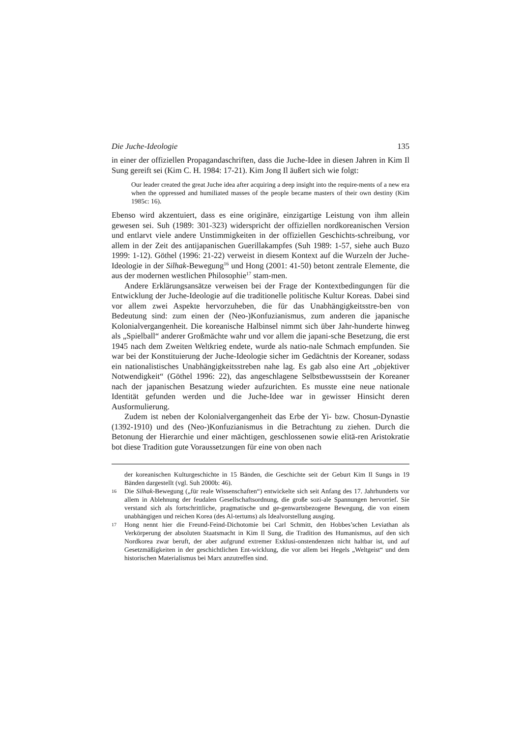Die Juche-Ideologie 135
in einer der offiziellen Propagandaschriften, dass die Juche-Idee in diesen Jahren in Kim Il Sung gereift sei (Kim C. H. 1984: 17-21). Kim Jong Il äußert sich wie folgt:
Our leader created the great Juche idea after acquiring a deep insight into the require-ments of a new era when the oppressed and humiliated masses of the people became masters of their own destiny (Kim 1985c: 16).
Ebenso wird akzentuiert, dass es eine originäre, einzigartige Leistung von ihm allein gewesen sei. Suh (1989: 301-323) widerspricht der offiziellen nordkoreanischen Version und entlarvt viele andere Unstimmigkeiten in der offiziellen Geschichts-schreibung, vor allem in der Zeit des antijapanischen Guerillakampfes (Suh 1989: 1-57, siehe auch Buzo 1999: 1-12). Göthel (1996: 21-22) verweist in diesem Kontext auf die Wurzeln der Juche-Ideologie in der Silhak-Bewegung<sup>16</sup> und Hong (2001: 41-50) betont zentrale Elemente, die aus der modernen westlichen Philosophie<sup>17</sup> stam-men.
Andere Erklärungsansätze verweisen bei der Frage der Kontextbedingungen für die Entwicklung der Juche-Ideologie auf die traditionelle politische Kultur Koreas. Dabei sind vor allem zwei Aspekte hervorzuheben, die für das Unabhängigkeitsstre-ben von Bedeutung sind: zum einen der (Neo-)Konfuzianismus, zum anderen die japanische Kolonialvergangenheit. Die koreanische Halbinsel nimmt sich über Jahr-hunderte hinweg als „Spielball“ anderer Großmächte wahr und vor allem die japani-sche Besetzung, die erst 1945 nach dem Zweiten Weltkrieg endete, wurde als natio-nale Schmach empfunden. Sie war bei der Konstituierung der Juche-Ideologie sicher im Gedächtnis der Koreaner, sodass ein nationalistisches Unabhängigkeitsstreben nahe lag. Es gab also eine Art „objektiver Notwendigkeit“ (Göthel 1996: 22), das angeschlagene Selbstbewusstsein der Koreaner nach der japanischen Besatzung wieder aufzurichten. Es musste eine neue nationale Identität gefunden werden und die Juche-Idee war in gewisser Hinsicht deren Ausformulierung.
Zudem ist neben der Kolonialvergangenheit das Erbe der Yi- bzw. Chosun-Dynastie (1392-1910) und des (Neo-)Konfuzianismus in die Betrachtung zu ziehen. Durch die Betonung der Hierarchie und einer mächtigen, geschlossenen sowie elitä-ren Aristokratie bot diese Tradition gute Voraussetzungen für eine von oben nach
der koreanischen Kulturgeschichte in 15 Bänden, die Geschichte seit der Geburt Kim Il Sungs in 19 Bänden dargestellt (vgl. Suh 2000b: 46).
16 Die Silhak-Bewegung („für reale Wissenschaften“) entwickelte sich seit Anfang des 17. Jahrhunderts vor allem in Ablehnung der feudalen Gesellschaftsordnung, die große sozi-ale Spannungen hervorrief. Sie verstand sich als fortschrittliche, pragmatische und ge-genwartsbezogene Bewegung, die von einem unabhängigen und reichen Korea (des Al-tertums) als Idealvorstellung ausging.
17 Hong nennt hier die Freund-Feind-Dichotomie bei Carl Schmitt, den Hobbes’schen Leviathan als Verkörperung der absoluten Staatsmacht in Kim Il Sung, die Tradition des Humanismus, auf den sich Nordkorea zwar beruft, der aber aufgrund extremer Exklusi-onstendenzen nicht haltbar ist, und auf Gesetzmäßigkeiten in der geschichtlichen Ent-wicklung, die vor allem bei Hegels „Weltgeist“ und dem historischen Materialismus bei Marx anzutreffen sind.